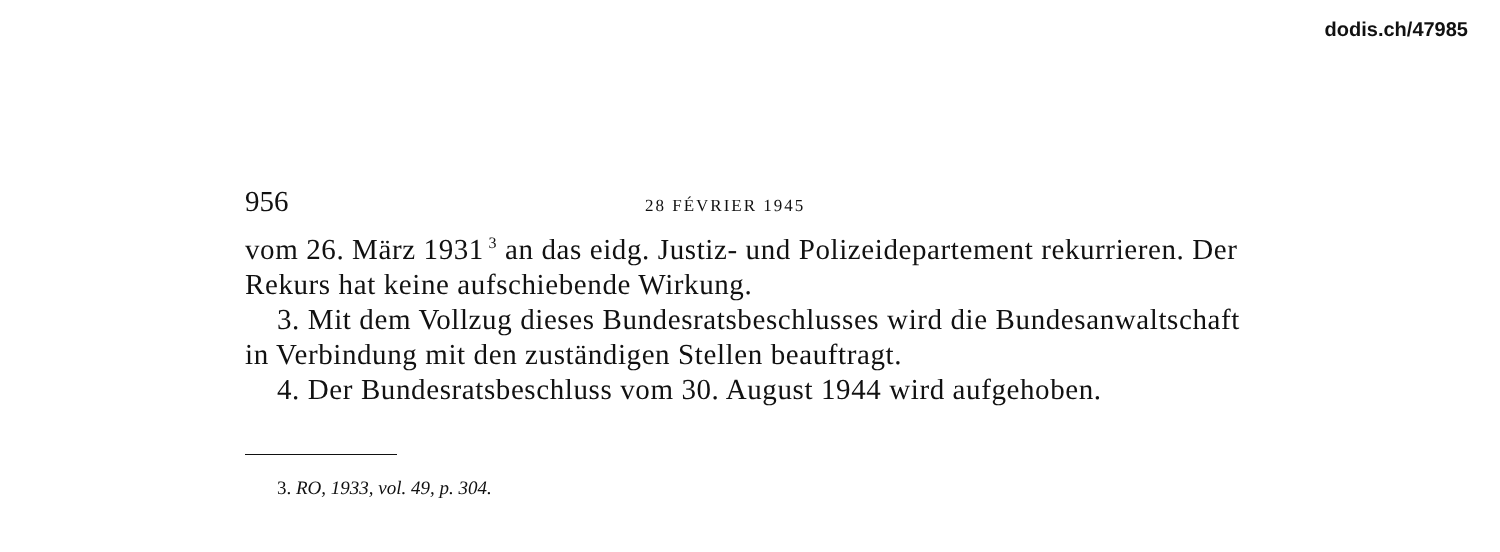dodis.ch/47985
956 28 FÉVRIER 1945
vom 26. März 1931<sup>3</sup> an das eidg. Justiz- und Polizeidepartement rekurrieren. Der Rekurs hat keine aufschiebende Wirkung.
3. Mit dem Vollzug dieses Bundesratsbeschlusses wird die Bundesanwaltschaft in Verbindung mit den zuständigen Stellen beauftragt.
4. Der Bundesratsbeschluss vom 30. August 1944 wird aufgehoben.
3. RO, 1933, vol. 49, p. 304.